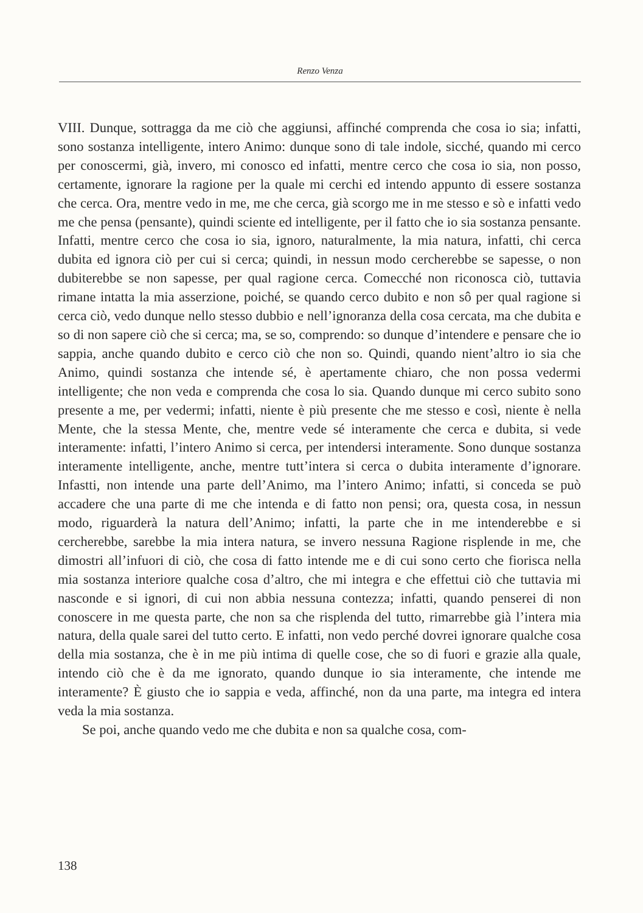Renzo Venza
VIII. Dunque, sottragga da me ciò che aggiunsi, affinché comprenda che cosa io sia; infatti, sono sostanza intelligente, intero Animo: dunque sono di tale indole, sicché, quando mi cerco per conoscermi, già, invero, mi conosco ed infatti, mentre cerco che cosa io sia, non posso, certamente, ignorare la ragione per la quale mi cerchi ed intendo appunto di essere sostanza che cerca. Ora, mentre vedo in me, me che cerca, già scorgo me in me stesso e sò e infatti vedo me che pensa (pensante), quindi sciente ed intelligente, per il fatto che io sia sostanza pensante. Infatti, mentre cerco che cosa io sia, ignoro, naturalmente, la mia natura, infatti, chi cerca dubita ed ignora ciò per cui si cerca; quindi, in nessun modo cercherebbe se sapesse, o non dubiterebbe se non sapesse, per qual ragione cerca. Comecché non riconosca ciò, tuttavia rimane intatta la mia asserzione, poiché, se quando cerco dubito e non sô per qual ragione si cerca ciò, vedo dunque nello stesso dubbio e nell’ignoranza della cosa cercata, ma che dubita e so di non sapere ciò che si cerca; ma, se so, comprendo: so dunque d’intendere e pensare che io sappia, anche quando dubito e cerco ciò che non so. Quindi, quando nient’altro io sia che Animo, quindi sostanza che intende sé, è apertamente chiaro, che non possa vedermi intelligente; che non veda e comprenda che cosa lo sia. Quando dunque mi cerco subito sono presente a me, per vedermi; infatti, niente è più presente che me stesso e così, niente è nella Mente, che la stessa Mente, che, mentre vede sé interamente che cerca e dubita, si vede interamente: infatti, l’intero Animo si cerca, per intendersi interamente. Sono dunque sostanza interamente intelligente, anche, mentre tutt’intera si cerca o dubita interamente d’ignorare. Infastti, non intende una parte dell’Animo, ma l’intero Animo; infatti, si conceda se può accadere che una parte di me che intenda e di fatto non pensi; ora, questa cosa, in nessun modo, riguarderà la natura dell’Animo; infatti, la parte che in me intenderebbe e si cercherebbe, sarebbe la mia intera natura, se invero nessuna Ragione risplende in me, che dimostri all’infuori di ciò, che cosa di fatto intende me e di cui sono certo che fiorisca nella mia sostanza interiore qualche cosa d’altro, che mi integra e che effettui ciò che tuttavia mi nasconde e si ignori, di cui non abbia nessuna contezza; infatti, quando penserei di non conoscere in me questa parte, che non sa che risplenda del tutto, rimarrebbe già l’intera mia natura, della quale sarei del tutto certo. E infatti, non vedo perché dovrei ignorare qualche cosa della mia sostanza, che è in me più intima di quelle cose, che so di fuori e grazie alla quale, intendo ciò che è da me ignorato, quando dunque io sia interamente, che intende me interamente? È giusto che io sappia e veda, affinché, non da una parte, ma integra ed intera veda la mia sostanza.
Se poi, anche quando vedo me che dubita e non sa qualche cosa, com-
138